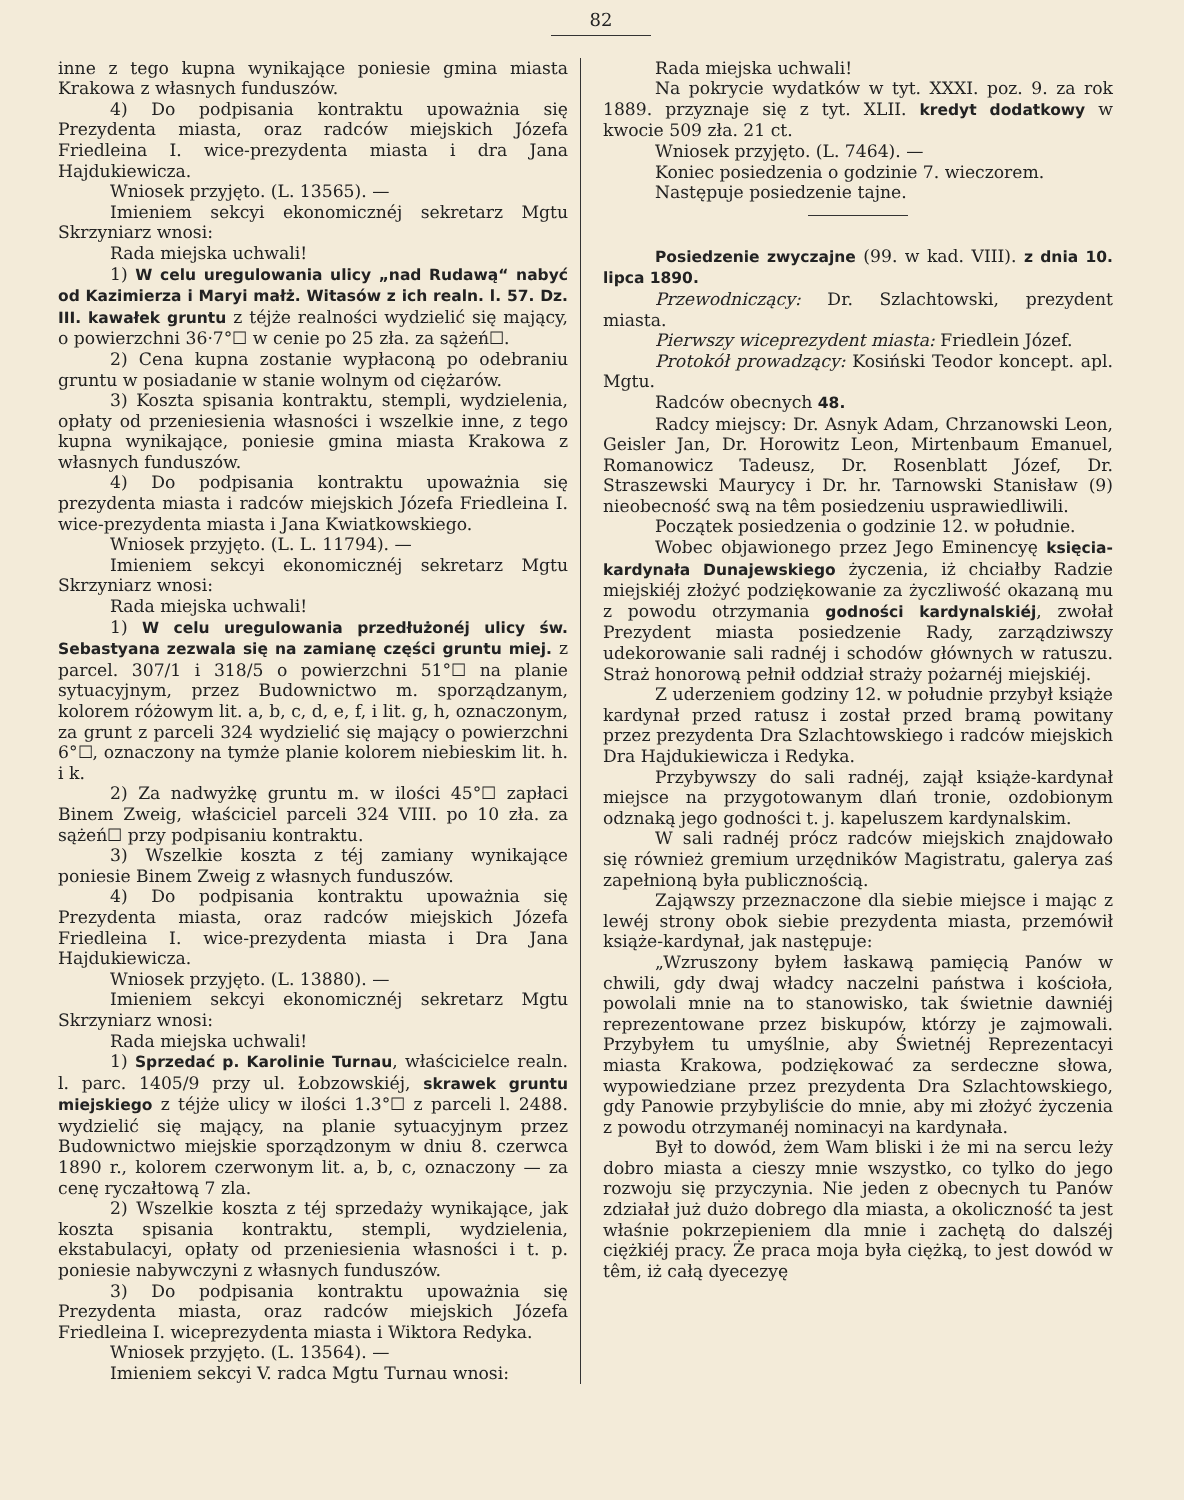82
inne z tego kupna wynikające poniesie gmina miasta Krakowa z własnych funduszów.
4) Do podpisania kontraktu upoważnia się Prezydenta miasta, oraz radców miejskich Józefa Friedleina I. wice-prezydenta miasta i dra Jana Hajdukiewicza.
Wniosek przyjęto. (L. 13565). —
Imieniem sekcyi ekonomicznéj sekretarz Mgtu Skrzyniarz wnosi:
Rada miejska uchwali!
1) W celu uregulowania ulicy „nad Rudawą“ nabyć od Kazimierza i Maryi małż. Witasów z ich realn. l. 57. Dz. III. kawałek gruntu z téjże realności wydzielić się mający, o powierzchni 36·7°☐ w cenie po 25 zła. za sążeń☐.
2) Cena kupna zostanie wypłaconą po odebraniu gruntu w posiadanie w stanie wolnym od ciężarów.
3) Koszta spisania kontraktu, stempli, wydzielenia, opłaty od przeniesienia własności i wszelkie inne, z tego kupna wynikające, poniesie gmina miasta Krakowa z własnych funduszów.
4) Do podpisania kontraktu upoważnia się prezydenta miasta i radców miejskich Józefa Friedleina I. wice-prezydenta miasta i Jana Kwiatkowskiego.
Wniosek przyjęto. (L. L. 11794). —
Imieniem sekcyi ekonomicznéj sekretarz Mgtu Skrzyniarz wnosi:
Rada miejska uchwali!
1) W celu uregulowania przedłużonéj ulicy św. Sebastyana zezwala się na zamianę części gruntu miej. z parcel. 307/1 i 318/5 o powierzchni 51°☐ na planie sytuacyjnym, przez Budownictwo m. sporządzanym, kolorem różowym lit. a, b, c, d, e, f, i lit. g, h, oznaczonym, za grunt z parceli 324 wydzielić się mający o powierzchni 6°☐, oznaczony na tymże planie kolorem niebieskim lit. h. i k.
2) Za nadwyżkę gruntu m. w ilości 45°☐ zapłaci Binem Zweig, właściciel parceli 324 VIII. po 10 zła. za sążeń☐ przy podpisaniu kontraktu.
3) Wszelkie koszta z téj zamiany wynikające poniesie Binem Zweig z własnych funduszów.
4) Do podpisania kontraktu upoważnia się Prezydenta miasta, oraz radców miejskich Józefa Friedleina I. wice-prezydenta miasta i Dra Jana Hajdukiewicza.
Wniosek przyjęto. (L. 13880). —
Imieniem sekcyi ekonomicznéj sekretarz Mgtu Skrzyniarz wnosi:
Rada miejska uchwali!
1) Sprzedać p. Karolinie Turnau, właścicielce realn. l. parc. 1405/9 przy ul. Łobzowskiéj, skrawek gruntu miejskiego z téjże ulicy w ilości 1.3°☐ z parceli l. 2488. wydzielić się mający, na planie sytuacyjnym przez Budownictwo miejskie sporządzonym w dniu 8. czerwca 1890 r., kolorem czerwonym lit. a, b, c, oznaczony — za cenę ryczałtową 7 zla.
2) Wszelkie koszta z téj sprzedaży wynikające, jak koszta spisania kontraktu, stempli, wydzielenia, ekstabulacyi, opłaty od przeniesienia własności i t. p. poniesie nabywczyni z własnych funduszów.
3) Do podpisania kontraktu upoważnia się Prezydenta miasta, oraz radców miejskich Józefa Friedleina I. wiceprezydenta miasta i Wiktora Redyka.
Wniosek przyjęto. (L. 13564). —
Imieniem sekcyi V. radca Mgtu Turnau wnosi:
Rada miejska uchwali!
Na pokrycie wydatków w tyt. XXXI. poz. 9. za rok 1889. przyznaje się z tyt. XLII. kredyt dodatkowy w kwocie 509 zła. 21 ct.
Wniosek przyjęto. (L. 7464). —
Koniec posiedzenia o godzinie 7. wieczorem.
Następuje posiedzenie tajne.
Posiedzenie zwyczajne (99. w kad. VIII). z dnia 10. lipca 1890.
Przewodniczący: Dr. Szlachtowski, prezydent miasta.
Pierwszy wiceprezydent miasta: Friedlein Józef.
Protokół prowadzący: Kosiński Teodor koncept. apl. Mgtu.
Radców obecnych 48.
Radcy miejscy: Dr. Asnyk Adam, Chrzanowski Leon, Geisler Jan, Dr. Horowitz Leon, Mirtenbaum Emanuel, Romanowicz Tadeusz, Dr. Rosenblatt Józef, Dr. Straszewski Maurycy i Dr. hr. Tarnowski Stanisław (9) nieobecność swą na têm posiedzeniu usprawiedliwili.
Początek posiedzenia o godzinie 12. w południe.
Wobec objawionego przez Jego Eminencyę księcia-kardynała Dunajewskiego życzenia, iż chciałby Radzie miejskiéj złożyć podziękowanie za życzliwość okazaną mu z powodu otrzymania godności kardynalskiéj, zwołał Prezydent miasta posiedzenie Rady, zarządziwszy udekorowanie sali radnéj i schodów głównych w ratuszu. Straż honorową pełnił oddział straży pożarnéj miejskiéj.
Z uderzeniem godziny 12. w południe przybył książe kardynał przed ratusz i został przed bramą powitany przez prezydenta Dra Szlachtowskiego i radców miejskich Dra Hajdukiewicza i Redyka.
Przybywszy do sali radnéj, zajął książe-kardynał miejsce na przygotowanym dlań tronie, ozdobionym odznaką jego godności t. j. kapeluszem kardynalskim.
W sali radnéj prócz radców miejskich znajdowało się również gremium urzędników Magistratu, galerya zaś zapełnioną była publicznością.
Zająwszy przeznaczone dla siebie miejsce i mając z lewéj strony obok siebie prezydenta miasta, przemówił książe-kardynał, jak następuje:
„Wzruszony byłem łaskawą pamięcią Panów w chwili, gdy dwaj władcy naczelni państwa i kościoła, powolali mnie na to stanowisko, tak świetnie dawniéj reprezentowane przez biskupów, którzy je zajmowali. Przybyłem tu umyślnie, aby Świetnéj Reprezentacyi miasta Krakowa, podziękować za serdeczne słowa, wypowiedziane przez prezydenta Dra Szlachtowskiego, gdy Panowie przybyliście do mnie, aby mi złożyć życzenia z powodu otrzymanéj nominacyi na kardynała.
Był to dowód, żem Wam bliski i że mi na sercu leży dobro miasta a cieszy mnie wszystko, co tylko do jego rozwoju się przyczynia. Nie jeden z obecnych tu Panów zdziałał już dużo dobrego dla miasta, a okoliczność ta jest właśnie pokrzepieniem dla mnie i zachętą do dalszéj ciężkiéj pracy. Że praca moja była ciężką, to jest dowód w têm, iż całą dyecezyę